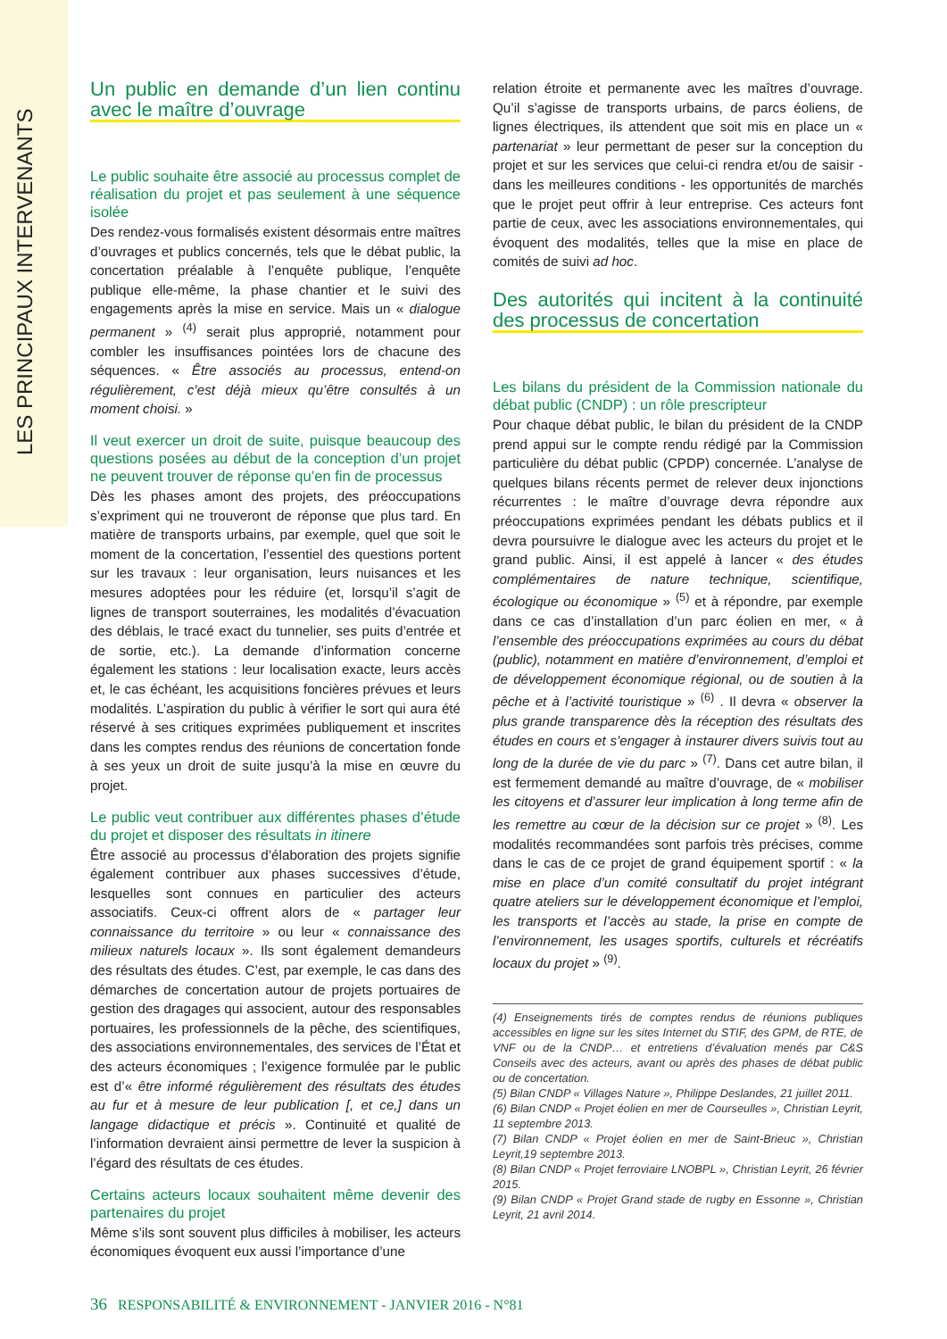LES PRINCIPAUX INTERVENANTS
Un public en demande d’un lien continu avec le maître d’ouvrage
Le public souhaite être associé au processus complet de réalisation du projet et pas seulement à une séquence isolée
Des rendez-vous formalisés existent désormais entre maîtres d’ouvrages et publics concernés, tels que le débat public, la concertation préalable à l’enquête publique, l’enquête publique elle-même, la phase chantier et le suivi des engagements après la mise en service. Mais un « dialogue permanent » <sup>(4)</sup> serait plus approprié, notamment pour combler les insuffisances pointées lors de chacune des séquences. « Être associés au processus, entend-on régulièrement, c’est déjà mieux qu’être consultés à un moment choisi. »
Il veut exercer un droit de suite, puisque beaucoup des questions posées au début de la conception d’un projet ne peuvent trouver de réponse qu’en fin de processus
Dès les phases amont des projets, des préoccupations s’expriment qui ne trouveront de réponse que plus tard. En matière de transports urbains, par exemple, quel que soit le moment de la concertation, l’essentiel des questions portent sur les travaux : leur organisation, leurs nuisances et les mesures adoptées pour les réduire (et, lorsqu’il s’agit de lignes de transport souterraines, les modalités d’évacuation des déblais, le tracé exact du tunnelier, ses puits d’entrée et de sortie, etc.). La demande d’information concerne également les stations : leur localisation exacte, leurs accès et, le cas échéant, les acquisitions foncières prévues et leurs modalités. L’aspiration du public à vérifier le sort qui aura été réservé à ses critiques exprimées publiquement et inscrites dans les comptes rendus des réunions de concertation fonde à ses yeux un droit de suite jusqu’à la mise en œuvre du projet.
Le public veut contribuer aux différentes phases d’étude du projet et disposer des résultats in itinere
Être associé au processus d’élaboration des projets signifie également contribuer aux phases successives d’étude, lesquelles sont connues en particulier des acteurs associatifs. Ceux-ci offrent alors de « partager leur connaissance du territoire » ou leur « connaissance des milieux naturels locaux ». Ils sont également demandeurs des résultats des études. C’est, par exemple, le cas dans des démarches de concertation autour de projets portuaires de gestion des dragages qui associent, autour des responsables portuaires, les professionnels de la pêche, des scientifiques, des associations environnementales, des services de l’État et des acteurs économiques ; l’exigence formulée par le public est d’« être informé régulièrement des résultats des études au fur et à mesure de leur publication [, et ce,] dans un langage didactique et précis ». Continuité et qualité de l’information devraient ainsi permettre de lever la suspicion à l’égard des résultats de ces études.
Certains acteurs locaux souhaitent même devenir des partenaires du projet
Même s’ils sont souvent plus difficiles à mobiliser, les acteurs économiques évoquent eux aussi l’importance d’une
relation étroite et permanente avec les maîtres d’ouvrage. Qu’il s’agisse de transports urbains, de parcs éoliens, de lignes électriques, ils attendent que soit mis en place un « partenariat » leur permettant de peser sur la conception du projet et sur les services que celui-ci rendra et/ou de saisir - dans les meilleures conditions - les opportunités de marchés que le projet peut offrir à leur entreprise. Ces acteurs font partie de ceux, avec les associations environnementales, qui évoquent des modalités, telles que la mise en place de comités de suivi ad hoc.
Des autorités qui incitent à la continuité des processus de concertation
Les bilans du président de la Commission nationale du débat public (CNDP) : un rôle prescripteur
Pour chaque débat public, le bilan du président de la CNDP prend appui sur le compte rendu rédigé par la Commission particulière du débat public (CPDP) concernée. L’analyse de quelques bilans récents permet de relever deux injonctions récurrentes : le maître d’ouvrage devra répondre aux préoccupations exprimées pendant les débats publics et il devra poursuivre le dialogue avec les acteurs du projet et le grand public. Ainsi, il est appelé à lancer « des études complémentaires de nature technique, scientifique, écologique ou économique » <sup>(5)</sup> et à répondre, par exemple dans ce cas d’installation d’un parc éolien en mer, « à l’ensemble des préoccupations exprimées au cours du débat (public), notamment en matière d’environnement, d’emploi et de développement économique régional, ou de soutien à la pêche et à l’activité touristique » <sup>(6)</sup> . Il devra « observer la plus grande transparence dès la réception des résultats des études en cours et s’engager à instaurer divers suivis tout au long de la durée de vie du parc » <sup>(7)</sup>. Dans cet autre bilan, il est fermement demandé au maître d’ouvrage, de « mobiliser les citoyens et d’assurer leur implication à long terme afin de les remettre au cœur de la décision sur ce projet » <sup>(8)</sup>. Les modalités recommandées sont parfois très précises, comme dans le cas de ce projet de grand équipement sportif : « la mise en place d’un comité consultatif du projet intégrant quatre ateliers sur le développement économique et l’emploi, les transports et l’accès au stade, la prise en compte de l’environnement, les usages sportifs, culturels et récréatifs locaux du projet » <sup>(9)</sup>.
(4) Enseignements tirés de comptes rendus de réunions publiques accessibles en ligne sur les sites Internet du STIF, des GPM, de RTE, de VNF ou de la CNDP… et entretiens d’évaluation menés par C&S Conseils avec des acteurs, avant ou après des phases de débat public ou de concertation.
(5) Bilan CNDP « Villages Nature », Philippe Deslandes, 21 juillet 2011.
(6) Bilan CNDP « Projet éolien en mer de Courseulles », Christian Leyrit, 11 septembre 2013.
(7) Bilan CNDP « Projet éolien en mer de Saint-Brieuc », Christian Leyrit,19 septembre 2013.
(8) Bilan CNDP « Projet ferroviaire LNOBPL », Christian Leyrit, 26 février 2015.
(9) Bilan CNDP « Projet Grand stade de rugby en Essonne », Christian Leyrit, 21 avril 2014.
36 RESPONSABILITÉ & ENVIRONNEMENT - JANVIER 2016 - N°81